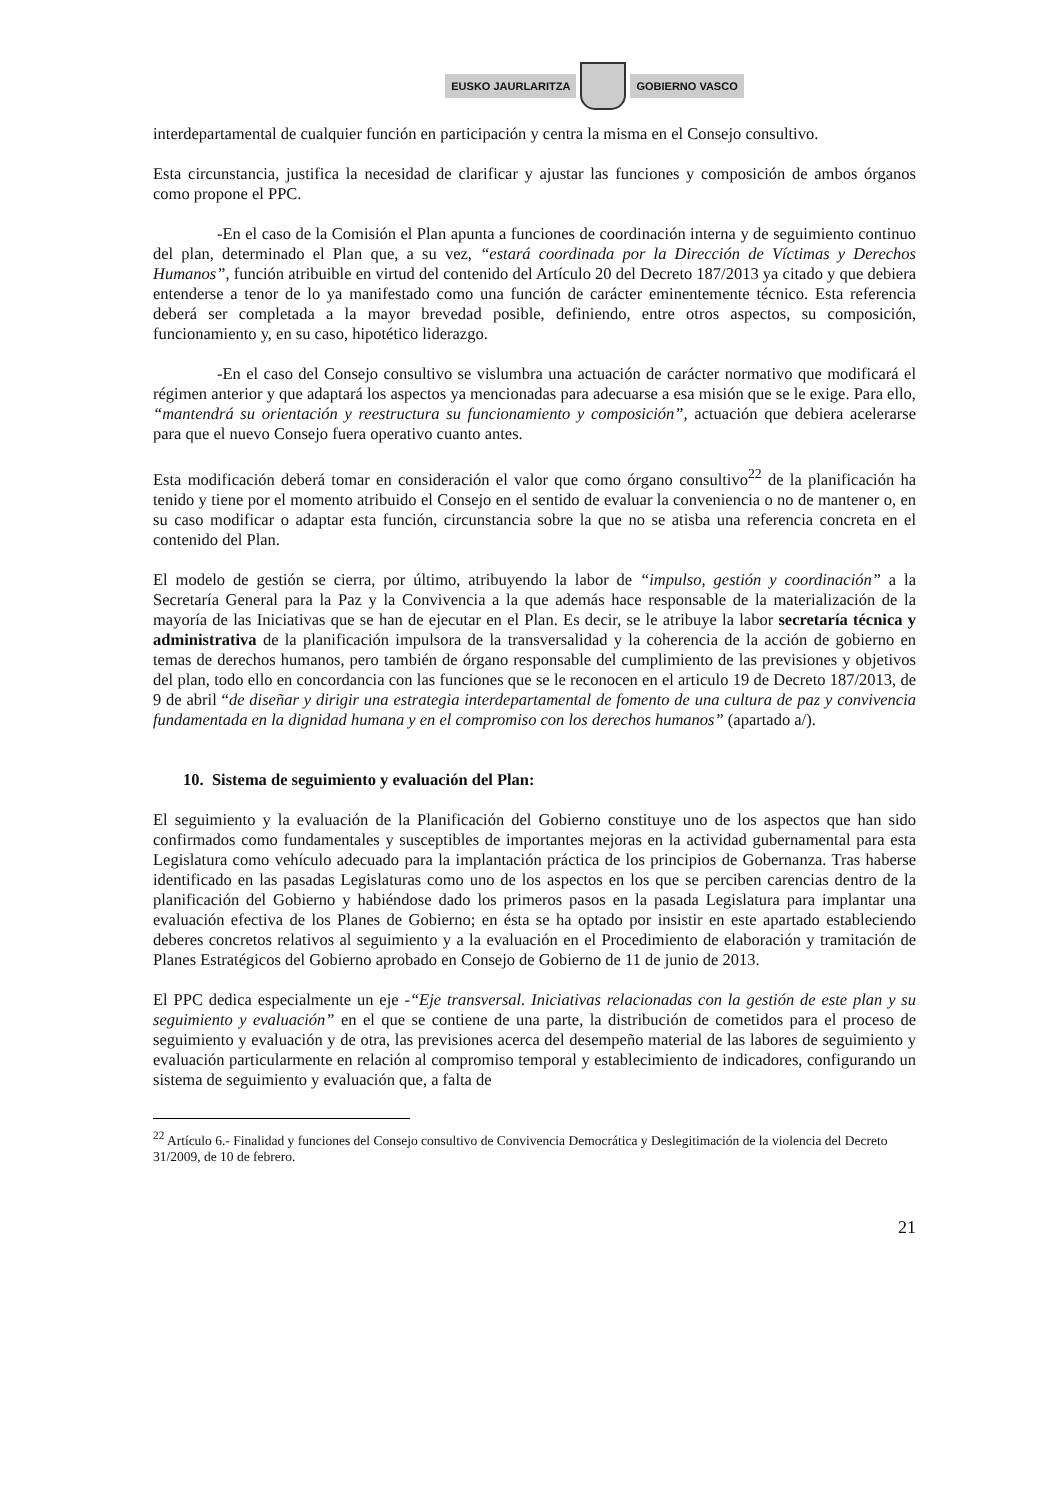EUSKO JAURLARITZA GOBIERNO VASCO
interdepartamental de cualquier función en participación y centra la misma en el Consejo consultivo.
Esta circunstancia, justifica la necesidad de clarificar y ajustar las funciones y composición de ambos órganos como propone el PPC.
-En el caso de la Comisión el Plan apunta a funciones de coordinación interna y de seguimiento continuo del plan, determinado el Plan que, a su vez, “estará coordinada por la Dirección de Víctimas y Derechos Humanos”, función atribuible en virtud del contenido del Artículo 20 del Decreto 187/2013 ya citado y que debiera entenderse a tenor de lo ya manifestado como una función de carácter eminentemente técnico. Esta referencia deberá ser completada a la mayor brevedad posible, definiendo, entre otros aspectos, su composición, funcionamiento y, en su caso, hipotético liderazgo.
-En el caso del Consejo consultivo se vislumbra una actuación de carácter normativo que modificará el régimen anterior y que adaptará los aspectos ya mencionadas para adecuarse a esa misión que se le exige. Para ello, “mantendrá su orientación y reestructura su funcionamiento y composición”, actuación que debiera acelerarse para que el nuevo Consejo fuera operativo cuanto antes.
Esta modificación deberá tomar en consideración el valor que como órgano consultivo<sup>22</sup> de la planificación ha tenido y tiene por el momento atribuido el Consejo en el sentido de evaluar la conveniencia o no de mantener o, en su caso modificar o adaptar esta función, circunstancia sobre la que no se atisba una referencia concreta en el contenido del Plan.
El modelo de gestión se cierra, por último, atribuyendo la labor de “impulso, gestión y coordinación” a la Secretaría General para la Paz y la Convivencia a la que además hace responsable de la materialización de la mayoría de las Iniciativas que se han de ejecutar en el Plan. Es decir, se le atribuye la labor secretaría técnica y administrativa de la planificación impulsora de la transversalidad y la coherencia de la acción de gobierno en temas de derechos humanos, pero también de órgano responsable del cumplimiento de las previsiones y objetivos del plan, todo ello en concordancia con las funciones que se le reconocen en el articulo 19 de Decreto 187/2013, de 9 de abril “de diseñar y dirigir una estrategia interdepartamental de fomento de una cultura de paz y convivencia fundamentada en la dignidad humana y en el compromiso con los derechos humanos” (apartado a/).
10. Sistema de seguimiento y evaluación del Plan:
El seguimiento y la evaluación de la Planificación del Gobierno constituye uno de los aspectos que han sido confirmados como fundamentales y susceptibles de importantes mejoras en la actividad gubernamental para esta Legislatura como vehículo adecuado para la implantación práctica de los principios de Gobernanza. Tras haberse identificado en las pasadas Legislaturas como uno de los aspectos en los que se perciben carencias dentro de la planificación del Gobierno y habiéndose dado los primeros pasos en la pasada Legislatura para implantar una evaluación efectiva de los Planes de Gobierno; en ésta se ha optado por insistir en este apartado estableciendo deberes concretos relativos al seguimiento y a la evaluación en el Procedimiento de elaboración y tramitación de Planes Estratégicos del Gobierno aprobado en Consejo de Gobierno de 11 de junio de 2013.
El PPC dedica especialmente un eje -“Eje transversal. Iniciativas relacionadas con la gestión de este plan y su seguimiento y evaluación” en el que se contiene de una parte, la distribución de cometidos para el proceso de seguimiento y evaluación y de otra, las previsiones acerca del desempeño material de las labores de seguimiento y evaluación particularmente en relación al compromiso temporal y establecimiento de indicadores, configurando un sistema de seguimiento y evaluación que, a falta de
<sup>22</sup> Artículo 6.- Finalidad y funciones del Consejo consultivo de Convivencia Democrática y Deslegitimación de la violencia del Decreto 31/2009, de 10 de febrero.
21